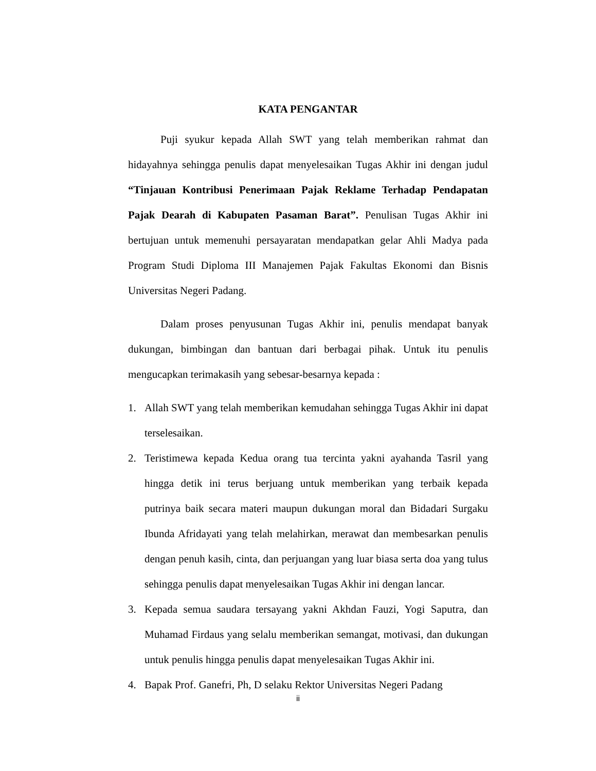KATA PENGANTAR
Puji syukur kepada Allah SWT yang telah memberikan rahmat dan hidayahnya sehingga penulis dapat menyelesaikan Tugas Akhir ini dengan judul “Tinjauan Kontribusi Penerimaan Pajak Reklame Terhadap Pendapatan Pajak Dearah di Kabupaten Pasaman Barat”. Penulisan Tugas Akhir ini bertujuan untuk memenuhi persayaratan mendapatkan gelar Ahli Madya pada Program Studi Diploma III Manajemen Pajak Fakultas Ekonomi dan Bisnis Universitas Negeri Padang.
Dalam proses penyusunan Tugas Akhir ini, penulis mendapat banyak dukungan, bimbingan dan bantuan dari berbagai pihak. Untuk itu penulis mengucapkan terimakasih yang sebesar-besarnya kepada :
1. Allah SWT yang telah memberikan kemudahan sehingga Tugas Akhir ini dapat terselesaikan.
2. Teristimewa kepada Kedua orang tua tercinta yakni ayahanda Tasril yang hingga detik ini terus berjuang untuk memberikan yang terbaik kepada putrinya baik secara materi maupun dukungan moral dan Bidadari Surgaku Ibunda Afridayati yang telah melahirkan, merawat dan membesarkan penulis dengan penuh kasih, cinta, dan perjuangan yang luar biasa serta doa yang tulus sehingga penulis dapat menyelesaikan Tugas Akhir ini dengan lancar.
3. Kepada semua saudara tersayang yakni Akhdan Fauzi, Yogi Saputra, dan Muhamad Firdaus yang selalu memberikan semangat, motivasi, dan dukungan untuk penulis hingga penulis dapat menyelesaikan Tugas Akhir ini.
4. Bapak Prof. Ganefri, Ph, D selaku Rektor Universitas Negeri Padang
ii